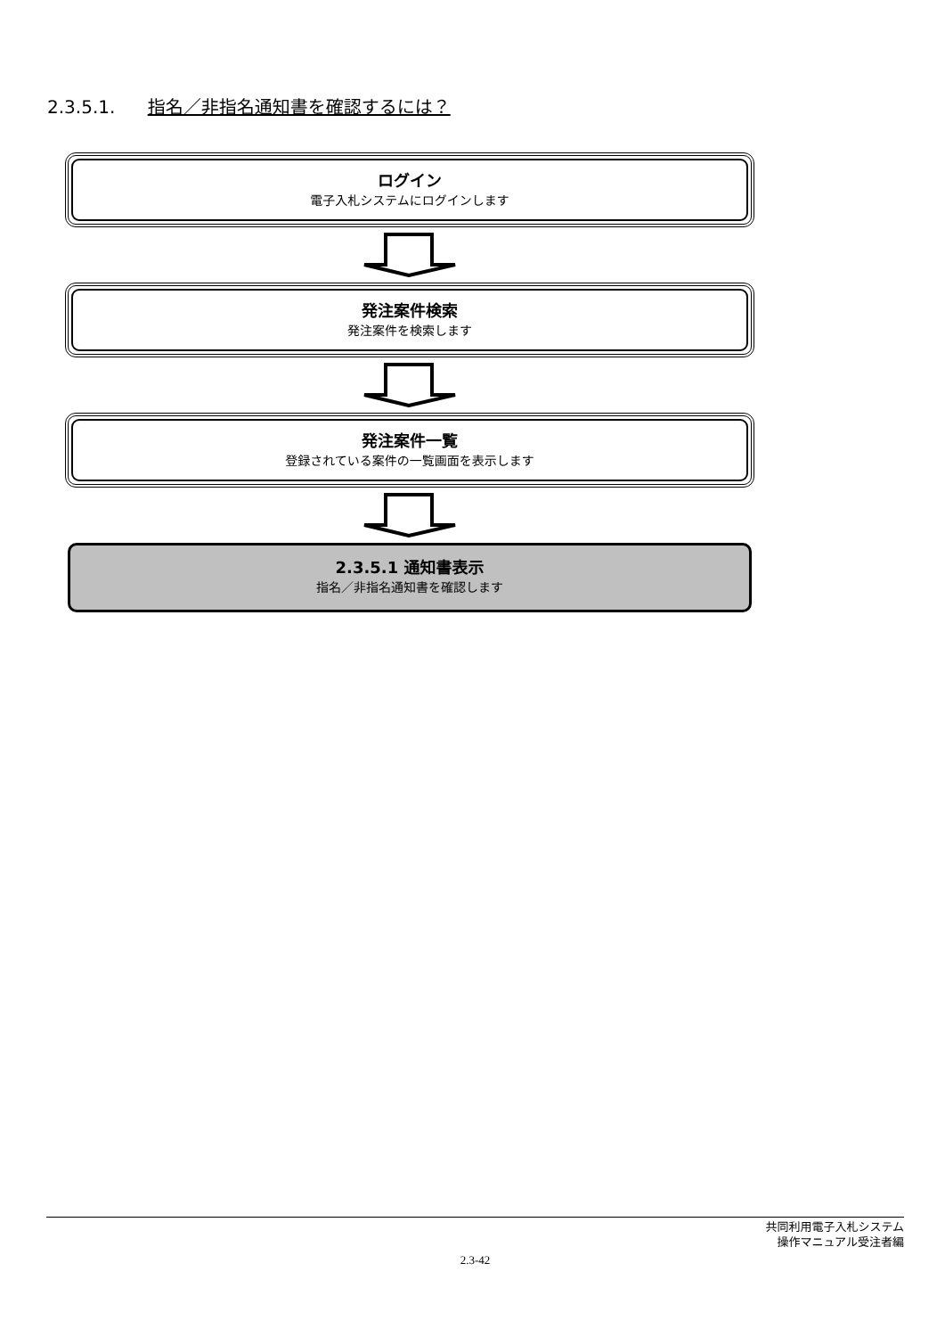2.3.5.1. 指名／非指名通知書を確認するには？
ログイン
電子入札システムにログインします
発注案件検索
発注案件を検索します
発注案件一覧
登録されている案件の一覧画面を表示します
2.3.5.1 通知書表示
指名／非指名通知書を確認します
共同利用電子入札システム
操作マニュアル受注者編
2.3-42